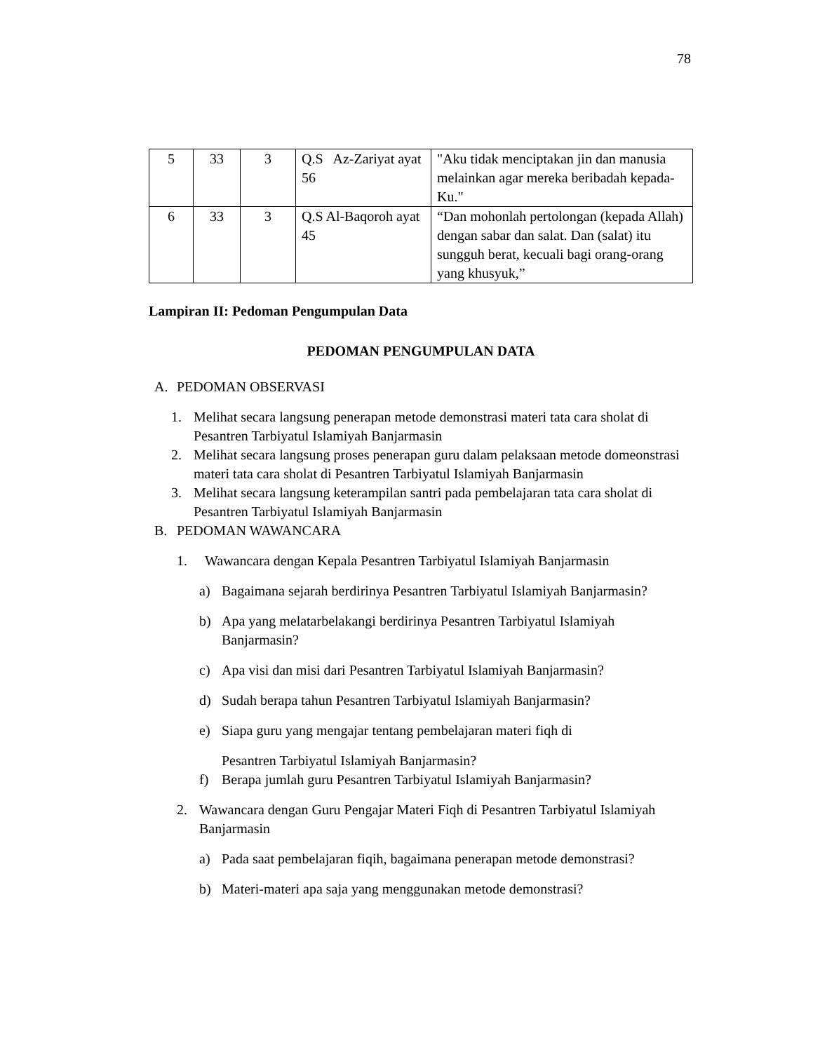78
| 5 | 33 | 3 | Q.S Az-Zariyat ayat 56 | "Aku tidak menciptakan jin dan manusia melainkan agar mereka beribadah kepada-Ku." |
| 6 | 33 | 3 | Q.S Al-Baqoroh ayat 45 | “Dan mohonlah pertolongan (kepada Allah) dengan sabar dan salat. Dan (salat) itu sungguh berat, kecuali bagi orang-orang yang khusyuk,” |
Lampiran II: Pedoman Pengumpulan Data
PEDOMAN PENGUMPULAN DATA
A. PEDOMAN OBSERVASI
1. Melihat secara langsung penerapan metode demonstrasi materi tata cara sholat di Pesantren Tarbiyatul Islamiyah Banjarmasin
2. Melihat secara langsung proses penerapan guru dalam pelaksaan metode domeonstrasi materi tata cara sholat di Pesantren Tarbiyatul Islamiyah Banjarmasin
3. Melihat secara langsung keterampilan santri pada pembelajaran tata cara sholat di Pesantren Tarbiyatul Islamiyah Banjarmasin
B. PEDOMAN WAWANCARA
1. Wawancara dengan Kepala Pesantren Tarbiyatul Islamiyah Banjarmasin
a) Bagaimana sejarah berdirinya Pesantren Tarbiyatul Islamiyah Banjarmasin?
b) Apa yang melatarbelakangi berdirinya Pesantren Tarbiyatul Islamiyah Banjarmasin?
c) Apa visi dan misi dari Pesantren Tarbiyatul Islamiyah Banjarmasin?
d) Sudah berapa tahun Pesantren Tarbiyatul Islamiyah Banjarmasin?
e) Siapa guru yang mengajar tentang pembelajaran materi fiqh di
Pesantren Tarbiyatul Islamiyah Banjarmasin?
f) Berapa jumlah guru Pesantren Tarbiyatul Islamiyah Banjarmasin?
2. Wawancara dengan Guru Pengajar Materi Fiqh di Pesantren Tarbiyatul Islamiyah Banjarmasin
a) Pada saat pembelajaran fiqih, bagaimana penerapan metode demonstrasi?
b) Materi-materi apa saja yang menggunakan metode demonstrasi?